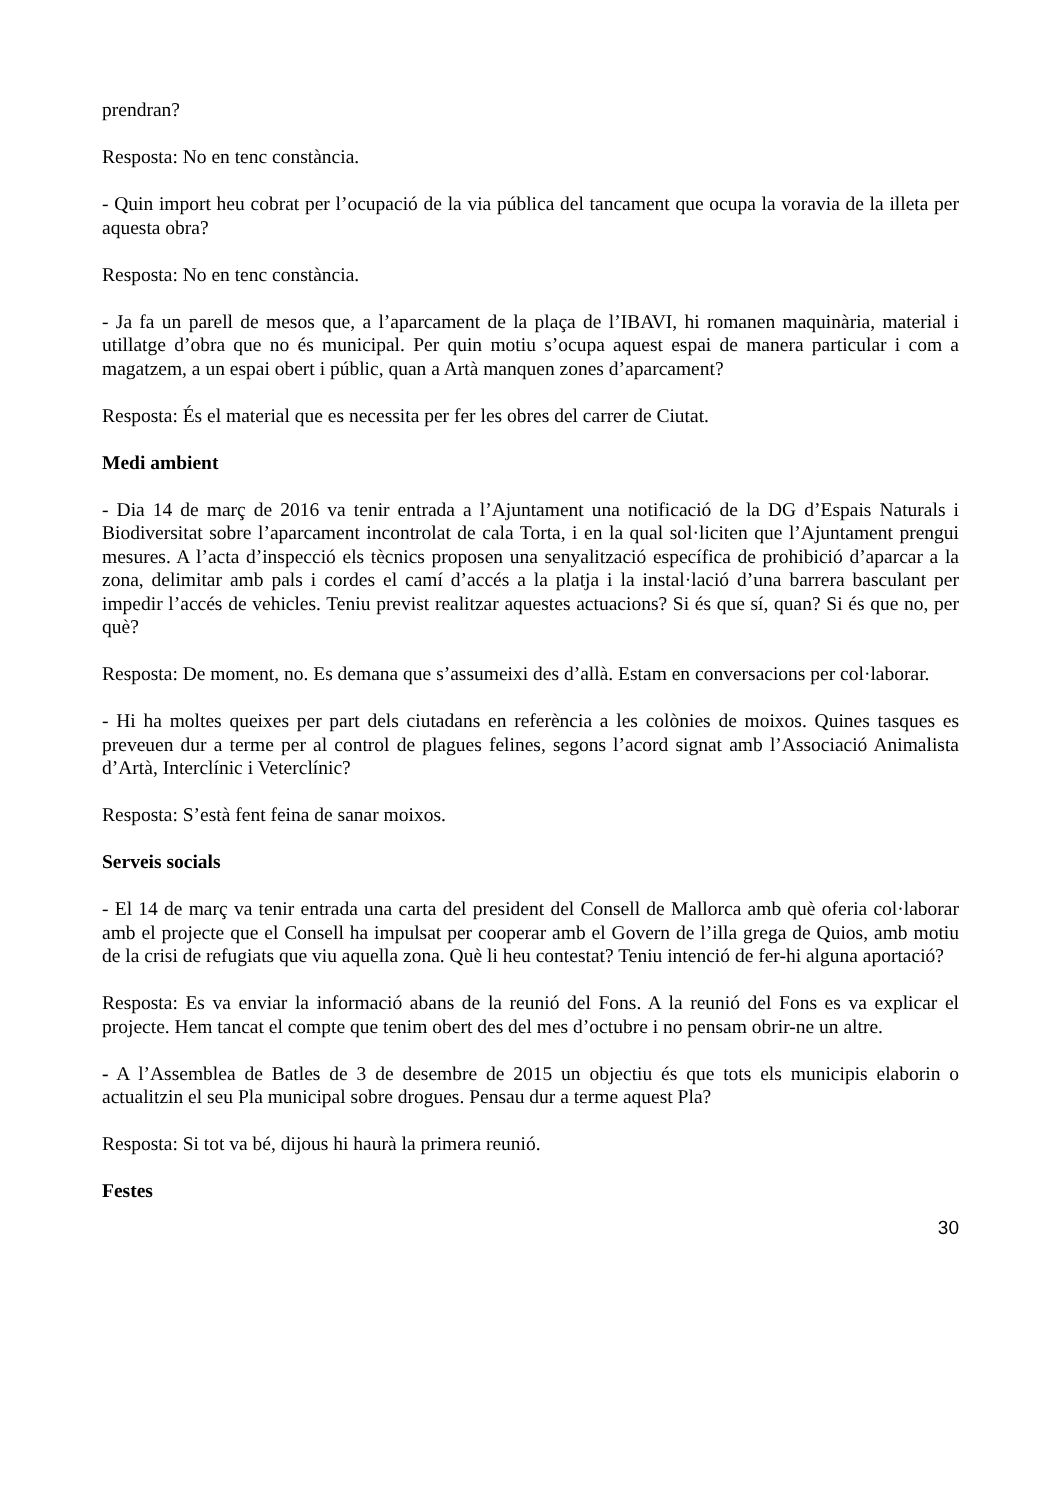prendran?
Resposta: No en tenc constància.
- Quin import heu cobrat per l’ocupació de la via pública del tancament que ocupa la voravia de la illeta per aquesta obra?
Resposta: No en tenc constància.
- Ja fa un parell de mesos que, a l’aparcament de la plaça de l’IBAVI, hi romanen maquinària, material i utillatge d’obra que no és municipal. Per quin motiu s’ocupa aquest espai de manera particular i com a magatzem, a un espai obert i públic, quan a Artà manquen zones d’aparcament?
Resposta: És el material que es necessita per fer les obres del carrer de Ciutat.
Medi ambient
- Dia 14 de març de 2016 va tenir entrada a l’Ajuntament una notificació de la DG d’Espais Naturals i Biodiversitat sobre l’aparcament incontrolat de cala Torta, i en la qual sol·liciten que l’Ajuntament prengui mesures. A l’acta d’inspecció els tècnics proposen una senyalització específica de prohibició d’aparcar a la zona, delimitar amb pals i cordes el camí d’accés a la platja i la instal·lació d’una barrera basculant per impedir l’accés de vehicles. Teniu previst realitzar aquestes actuacions? Si és que sí, quan? Si és que no, per què?
Resposta: De moment, no. Es demana que s’assumeixi des d’allà. Estam en conversacions per col·laborar.
- Hi ha moltes queixes per part dels ciutadans en referència a les colònies de moixos. Quines tasques es preveuen dur a terme per al control de plagues felines, segons l’acord signat amb l’Associació Animalista d’Artà, Interclínic i Veterclínic?
Resposta: S’està fent feina de sanar moixos.
Serveis socials
- El 14 de març va tenir entrada una carta del president del Consell de Mallorca amb què oferia col·laborar amb el projecte que el Consell ha impulsat per cooperar amb el Govern de l’illa grega de Quios, amb motiu de la crisi de refugiats que viu aquella zona. Què li heu contestat? Teniu intenció de fer-hi alguna aportació?
Resposta: Es va enviar la informació abans de la reunió del Fons. A la reunió del Fons es va explicar el projecte. Hem tancat el compte que tenim obert des del mes d’octubre i no pensam obrir-ne un altre.
- A l’Assemblea de Batles de 3 de desembre de 2015 un objectiu és que tots els municipis elaborin o actualitzin el seu Pla municipal sobre drogues. Pensau dur a terme aquest Pla?
Resposta: Si tot va bé, dijous hi haurà la primera reunió.
Festes
30